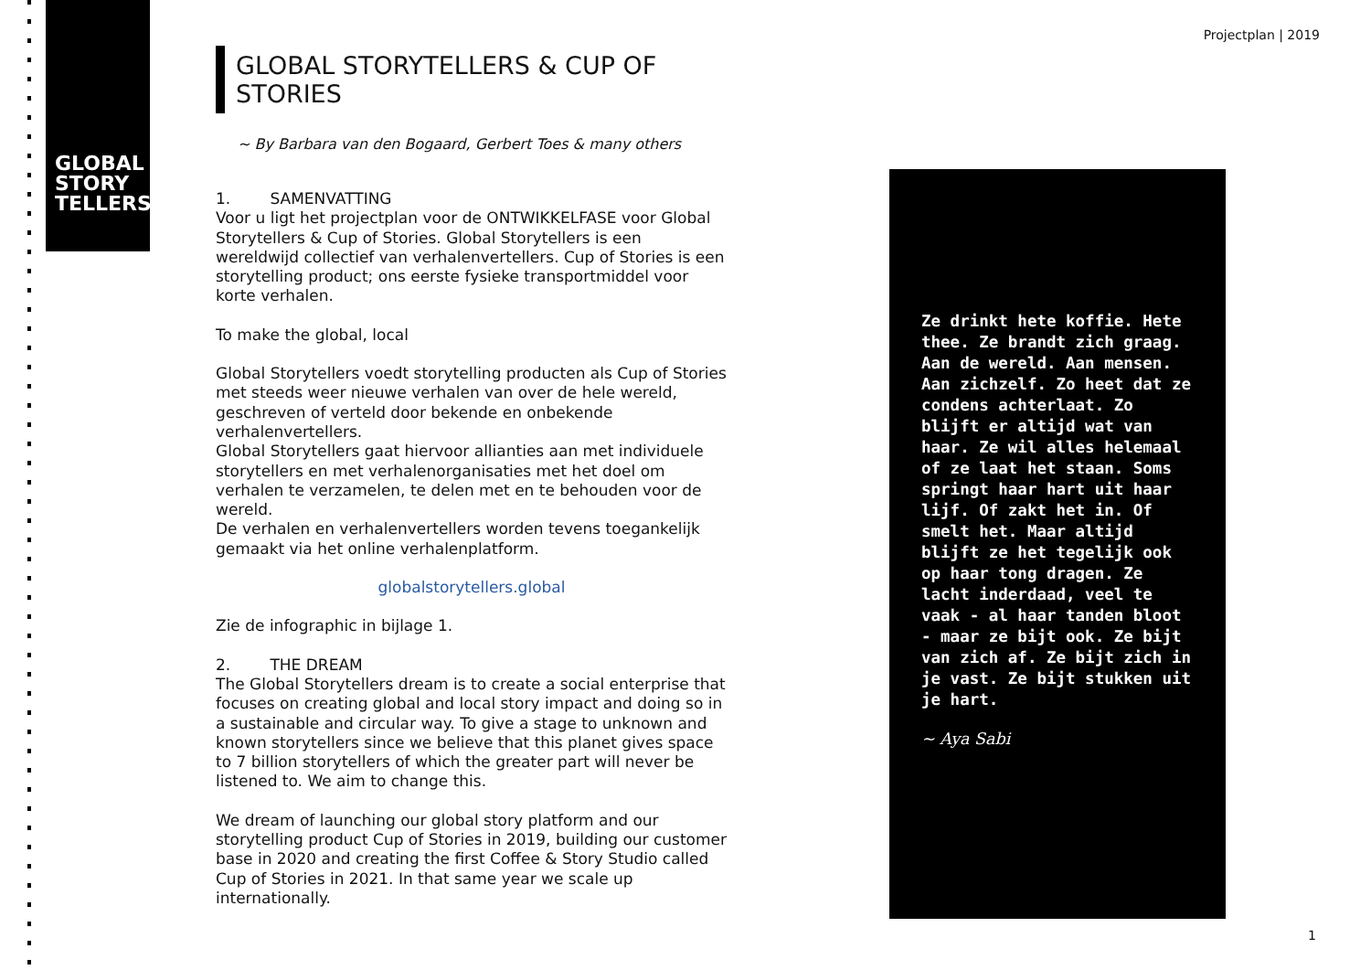GLOBAL
STORY
TELLERS
Projectplan | 2019
GLOBAL STORYTELLERS & CUP OF STORIES
~ By Barbara van den Bogaard, Gerbert Toes & many others
1. SAMENVATTING
Voor u ligt het projectplan voor de ONTWIKKELFASE voor Global Storytellers & Cup of Stories. Global Storytellers is een wereldwijd collectief van verhalenvertellers. Cup of Stories is een storytelling product; ons eerste fysieke transportmiddel voor korte verhalen.
To make the global, local
Global Storytellers voedt storytelling producten als Cup of Stories met steeds weer nieuwe verhalen van over de hele wereld, geschreven of verteld door bekende en onbekende verhalenvertellers.
Global Storytellers gaat hiervoor allianties aan met individuele storytellers en met verhalenorganisaties met het doel om verhalen te verzamelen, te delen met en te behouden voor de wereld.
De verhalen en verhalenvertellers worden tevens toegankelijk gemaakt via het online verhalenplatform.
globalstorytellers.global
Zie de infographic in bijlage 1.
2. THE DREAM
The Global Storytellers dream is to create a social enterprise that focuses on creating global and local story impact and doing so in a sustainable and circular way. To give a stage to unknown and known storytellers since we believe that this planet gives space to 7 billion storytellers of which the greater part will never be listened to. We aim to change this.
We dream of launching our global story platform and our storytelling product Cup of Stories in 2019, building our customer base in 2020 and creating the first Coffee & Story Studio called Cup of Stories in 2021. In that same year we scale up internationally.
Ze drinkt hete koffie. Hete thee. Ze brandt zich graag. Aan de wereld. Aan mensen. Aan zichzelf. Zo heet dat ze condens achterlaat. Zo blijft er altijd wat van haar. Ze wil alles helemaal of ze laat het staan. Soms springt haar hart uit haar lijf. Of zakt het in. Of smelt het. Maar altijd blijft ze het tegelijk ook op haar tong dragen. Ze lacht inderdaad, veel te vaak - al haar tanden bloot - maar ze bijt ook. Ze bijt van zich af. Ze bijt zich in je vast. Ze bijt stukken uit je hart.
~ Aya Sabi
1